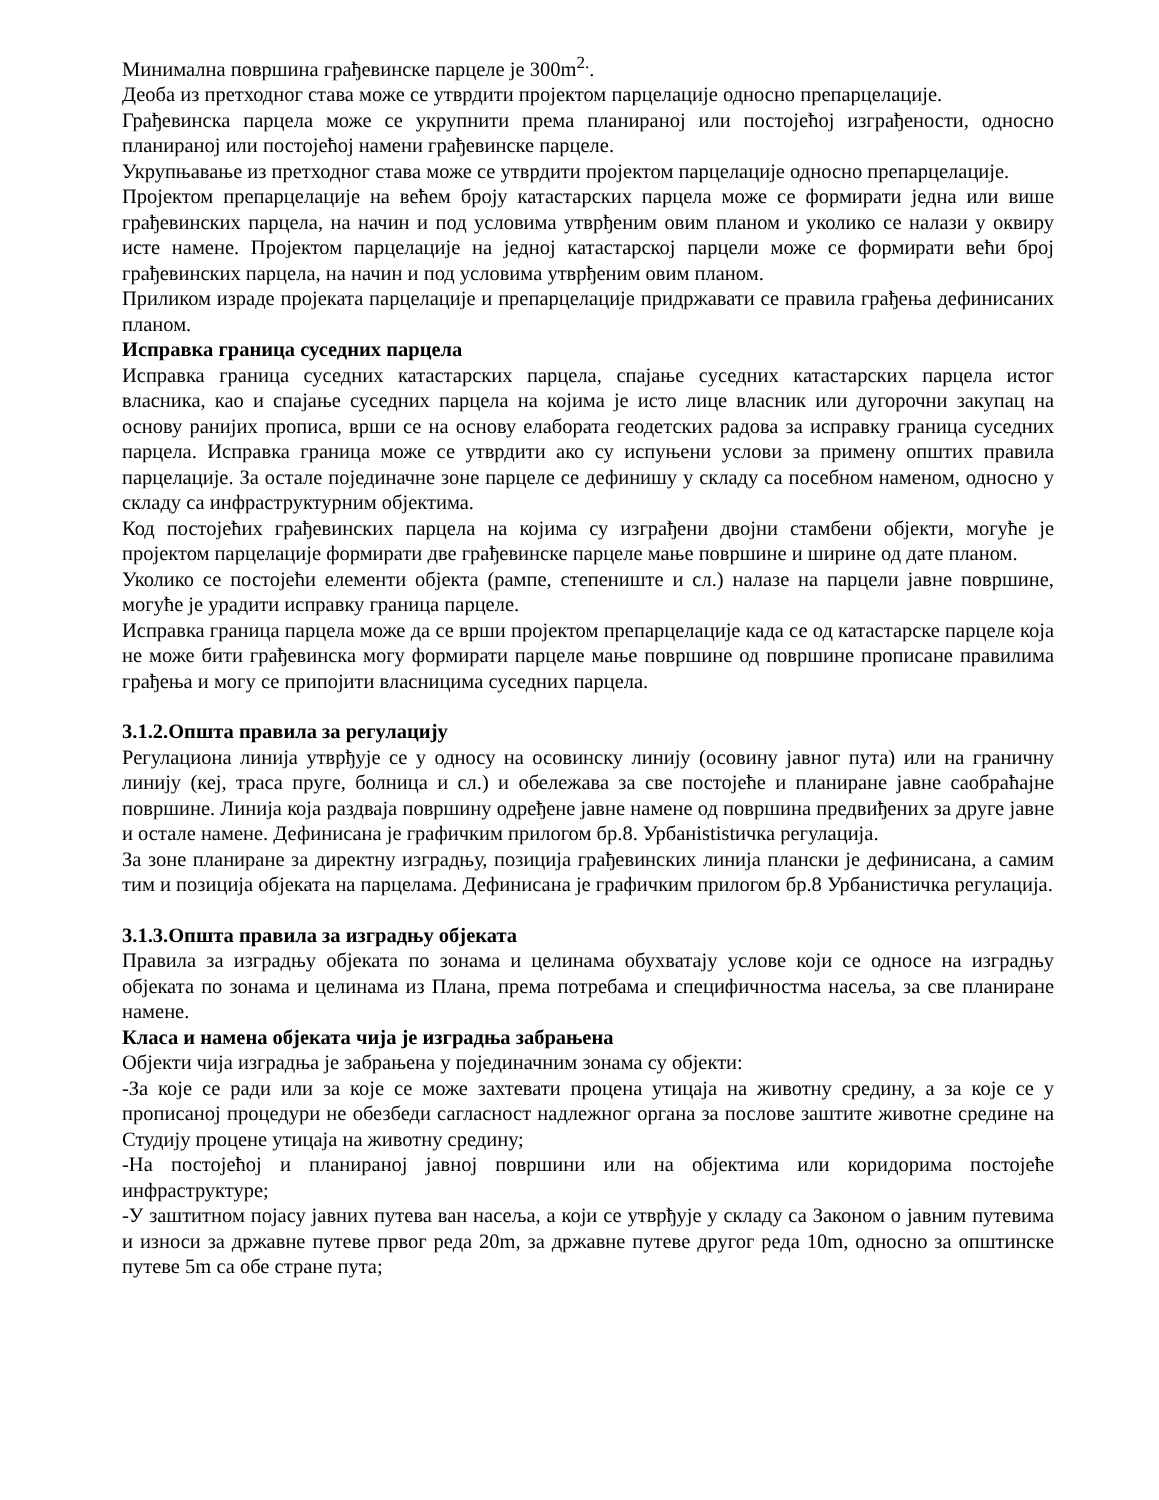Минимална површина грађевинске парцеле је 300m<sup>2.</sup>.
Деоба из претходног става може се утврдити пројектом парцелације односно препарцелације.
Грађевинска парцела може се укрупнити према планираној или постојећој изграђености, односно планираној или постојећој намени грађевинске парцеле.
Укрупњавање из претходног става може се утврдити пројектом парцелације односно препарцелације.
Пројектом препарцелације на већем броју катастарских парцела може се формирати једна или више грађевинских парцела, на начин и под условима утврђеним овим планом и уколико се налази у оквиру исте намене. Пројектом парцелације на једној катастарској парцели може се формирати већи број грађевинских парцела, на начин и под условима утврђеним овим планом.
Приликом израде пројеката парцелације и препарцелације придржавати се правила грађења дефинисаних планом.
Исправка граница суседних парцела
Исправка граница суседних катастарских парцела, спајање суседних катастарских парцела истог власника, као и спајање суседних парцела на којима је исто лице власник или дугорочни закупац на основу ранијих прописа, врши се на основу елабората геодетских радова за исправку граница суседних парцела. Исправка граница може се утврдити ако су испуњени услови за примену општих правила парцелације. За остале појединачне зоне парцеле се дефинишу у складу са посебном наменом, односно у складу са инфраструктурним објектима.
Код постојећих грађевинских парцела на којима су изграђени двојни стамбени објекти, могуће је пројектом парцелације формирати две грађевинске парцеле мање површине и ширине од дате планом.
Уколико се постојећи елементи објекта (рампе, степениште и сл.) налазе на парцели јавне површине, могуће је урадити исправку граница парцеле.
Исправка граница парцела може да се врши пројектом препарцелације када се од катастарске парцеле која не може бити грађевинска могу формирати парцеле мање површине од површине прописане правилима грађења и могу се припојити власницима суседних парцела.
3.1.2.Општа правила за регулацију
Регулациона линија утврђује се у односу на осовинску линију (осовину јавног пута) или на граничну линију (кеј, траса пруге, болница и сл.) и обележава за све постојеће и планиране јавне саобраћајне површине. Линија која раздваја површину одређене јавне намене од површина предвиђених за друге јавне и остале намене. Дефинисана је графичким прилогом бр.8. Урбанististичка регулација.
За зоне планиране за директну изградњу, позиција грађевинских линија плански је дефинисана, а самим тим и позиција објеката на парцелама. Дефинисана је графичким прилогом бр.8 Урбанистичка регулација.
3.1.3.Општа правила за изградњу објеката
Правила за изградњу објеката по зонама и целинама обухватају услове који се односе на изградњу објеката по зонама и целинама из Плана, према потребама и специфичностма насеља, за све планиране намене.
Класа и намена објеката чија је изградња забрањена
Објекти чија изградња је забрањена у појединачним зонама су објекти:
-За које се ради или за које се може захтевати процена утицаја на животну средину, а за које се у прописаној процедури не обезбеди сагласност надлежног органа за послове заштите животне средине на Студију процене утицаја на животну средину;
-На постојећој и планираној јавној површини или на објектима или коридорима постојеће инфраструктуре;
-У заштитном појасу јавних путева ван насеља, а који се утврђује у складу са Законом о јавним путевима и износи за државне путеве првог реда 20m, за државне путеве другог реда 10m, односно за општинске путеве 5m са обе стране пута;